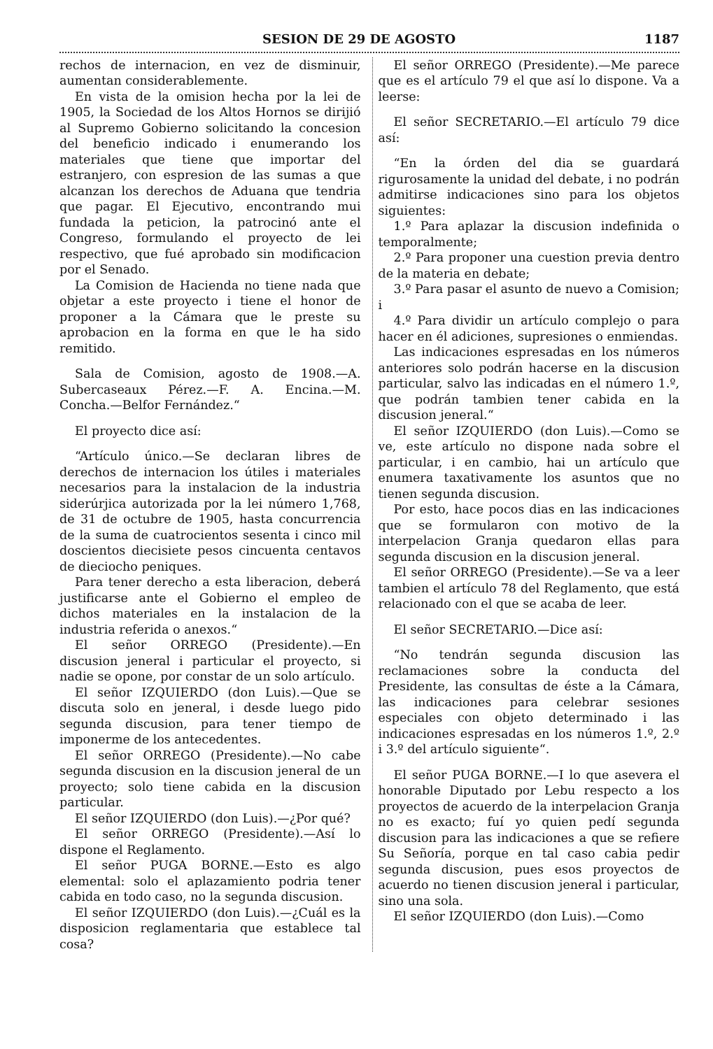SESION DE 29 DE AGOSTO 1187
rechos de internacion, en vez de disminuir, aumentan considerablemente.
En vista de la omision hecha por la lei de 1905, la Sociedad de los Altos Hornos se dirijió al Supremo Gobierno solicitando la concesion del beneficio indicado i enumerando los materiales que tiene que importar del estranjero, con espresion de las sumas a que alcanzan los derechos de Aduana que tendria que pagar. El Ejecutivo, encontrando mui fundada la peticion, la patrocinó ante el Congreso, formulando el proyecto de lei respectivo, que fué aprobado sin modificacion por el Senado.
La Comision de Hacienda no tiene nada que objetar a este proyecto i tiene el honor de proponer a la Cámara que le preste su aprobacion en la forma en que le ha sido remitido.
Sala de Comision, agosto de 1908.—A. Subercaseaux Pérez.—F. A. Encina.—M. Concha.—Belfor Fernández.“
El proyecto dice así:
“Artículo único.—Se declaran libres de derechos de internacion los útiles i materiales necesarios para la instalacion de la industria siderúrjica autorizada por la lei número 1,768, de 31 de octubre de 1905, hasta concurrencia de la suma de cuatrocientos sesenta i cinco mil doscientos diecisiete pesos cincuenta centavos de dieciocho peniques.
Para tener derecho a esta liberacion, deberá justificarse ante el Gobierno el empleo de dichos materiales en la instalacion de la industria referida o anexos.“
El señor ORREGO (Presidente).—En discusion jeneral i particular el proyecto, si nadie se opone, por constar de un solo artículo.
El señor IZQUIERDO (don Luis).—Que se discuta solo en jeneral, i desde luego pido segunda discusion, para tener tiempo de imponerme de los antecedentes.
El señor ORREGO (Presidente).—No cabe segunda discusion en la discusion jeneral de un proyecto; solo tiene cabida en la discusion particular.
El señor IZQUIERDO (don Luis).—¿Por qué?
El señor ORREGO (Presidente).—Así lo dispone el Reglamento.
El señor PUGA BORNE.—Esto es algo elemental: solo el aplazamiento podria tener cabida en todo caso, no la segunda discusion.
El señor IZQUIERDO (don Luis).—¿Cuál es la disposicion reglamentaria que establece tal cosa?
El señor ORREGO (Presidente).—Me parece que es el artículo 79 el que así lo dispone. Va a leerse:
El señor SECRETARIO.—El artículo 79 dice así:
“En la órden del dia se guardará rigurosamente la unidad del debate, i no podrán admitirse indicaciones sino para los objetos siguientes:
1.º Para aplazar la discusion indefinida o temporalmente;
2.º Para proponer una cuestion previa dentro de la materia en debate;
3.º Para pasar el asunto de nuevo a Comision; i
4.º Para dividir un artículo complejo o para hacer en él adiciones, supresiones o enmiendas.
Las indicaciones espresadas en los números anteriores solo podrán hacerse en la discusion particular, salvo las indicadas en el número 1.º, que podrán tambien tener cabida en la discusion jeneral.“
El señor IZQUIERDO (don Luis).—Como se ve, este artículo no dispone nada sobre el particular, i en cambio, hai un artículo que enumera taxativamente los asuntos que no tienen segunda discusion.
Por esto, hace pocos dias en las indicaciones que se formularon con motivo de la interpelacion Granja quedaron ellas para segunda discusion en la discusion jeneral.
El señor ORREGO (Presidente).—Se va a leer tambien el artículo 78 del Reglamento, que está relacionado con el que se acaba de leer.
El señor SECRETARIO.—Dice así:
“No tendrán segunda discusion las reclamaciones sobre la conducta del Presidente, las consultas de éste a la Cámara, las indicaciones para celebrar sesiones especiales con objeto determinado i las indicaciones espresadas en los números 1.º, 2.º i 3.º del artículo siguiente“.
El señor PUGA BORNE.—I lo que asevera el honorable Diputado por Lebu respecto a los proyectos de acuerdo de la interpelacion Granja no es exacto; fuí yo quien pedí segunda discusion para las indicaciones a que se refiere Su Señoría, porque en tal caso cabia pedir segunda discusion, pues esos proyectos de acuerdo no tienen discusion jeneral i particular, sino una sola.
El señor IZQUIERDO (don Luis).—Como